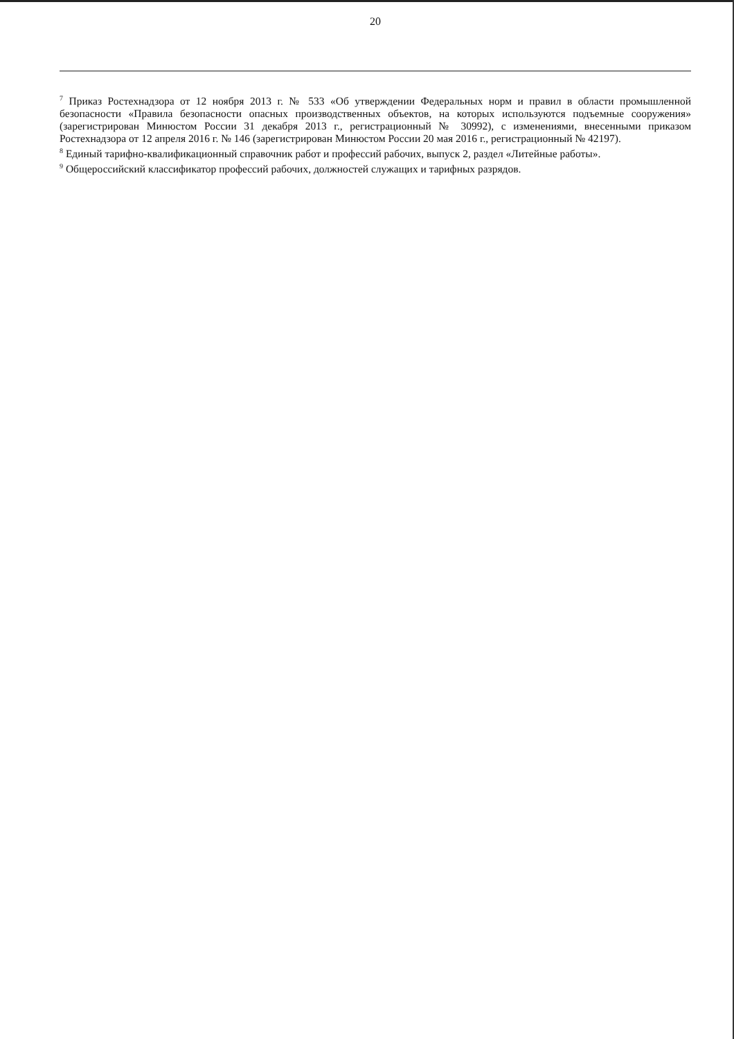20
<sup>7</sup> Приказ Ростехнадзора от 12 ноября 2013 г. № 533 «Об утверждении Федеральных норм и правил в области промышленной безопасности «Правила безопасности опасных производственных объектов, на которых используются подъемные сооружения» (зарегистрирован Минюстом России 31 декабря 2013 г., регистрационный № 30992), с изменениями, внесенными приказом Ростехнадзора от 12 апреля 2016 г. № 146 (зарегистрирован Минюстом России 20 мая 2016 г., регистрационный № 42197).
<sup>8</sup> Единый тарифно-квалификационный справочник работ и профессий рабочих, выпуск 2, раздел «Литейные работы».
<sup>9</sup> Общероссийский классификатор профессий рабочих, должностей служащих и тарифных разрядов.